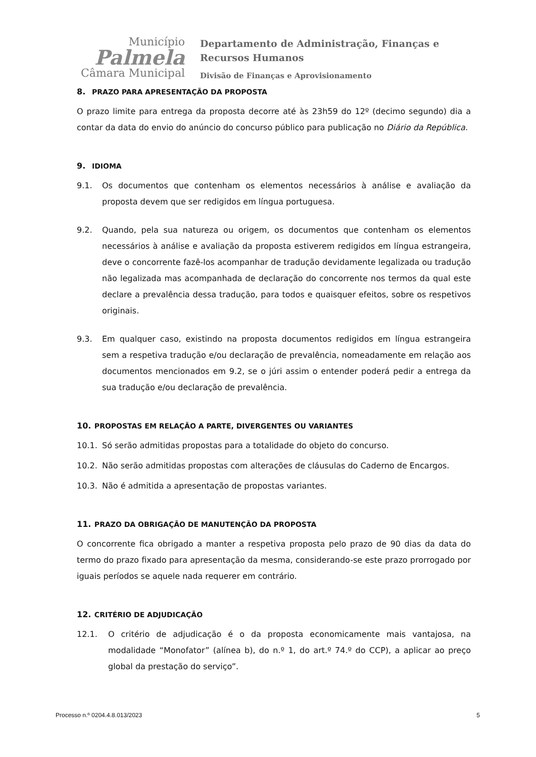Município
Palmela
Câmara Municipal
Departamento de Administração, Finanças e Recursos Humanos
Divisão de Finanças e Aprovisionamento
8. PRAZO PARA APRESENTAÇÃO DA PROPOSTA
O prazo limite para entrega da proposta decorre até às 23h59 do 12º (decimo segundo) dia a contar da data do envio do anúncio do concurso público para publicação no Diário da República.
9. IDIOMA
9.1. Os documentos que contenham os elementos necessários à análise e avaliação da proposta devem que ser redigidos em língua portuguesa.
9.2. Quando, pela sua natureza ou origem, os documentos que contenham os elementos necessários à análise e avaliação da proposta estiverem redigidos em língua estrangeira, deve o concorrente fazê-los acompanhar de tradução devidamente legalizada ou tradução não legalizada mas acompanhada de declaração do concorrente nos termos da qual este declare a prevalência dessa tradução, para todos e quaisquer efeitos, sobre os respetivos originais.
9.3. Em qualquer caso, existindo na proposta documentos redigidos em língua estrangeira sem a respetiva tradução e/ou declaração de prevalência, nomeadamente em relação aos documentos mencionados em 9.2, se o júri assim o entender poderá pedir a entrega da sua tradução e/ou declaração de prevalência.
10. PROPOSTAS EM RELAÇÃO A PARTE, DIVERGENTES OU VARIANTES
10.1. Só serão admitidas propostas para a totalidade do objeto do concurso.
10.2. Não serão admitidas propostas com alterações de cláusulas do Caderno de Encargos.
10.3. Não é admitida a apresentação de propostas variantes.
11. PRAZO DA OBRIGAÇÃO DE MANUTENÇÃO DA PROPOSTA
O concorrente fica obrigado a manter a respetiva proposta pelo prazo de 90 dias da data do termo do prazo fixado para apresentação da mesma, considerando-se este prazo prorrogado por iguais períodos se aquele nada requerer em contrário.
12. CRITÉRIO DE ADJUDICAÇÃO
12.1. O critério de adjudicação é o da proposta economicamente mais vantajosa, na modalidade “Monofator” (alínea b), do n.º 1, do art.º 74.º do CCP), a aplicar ao preço global da prestação do serviço”.
Processo n.º 0204.4.8.013/2023 5